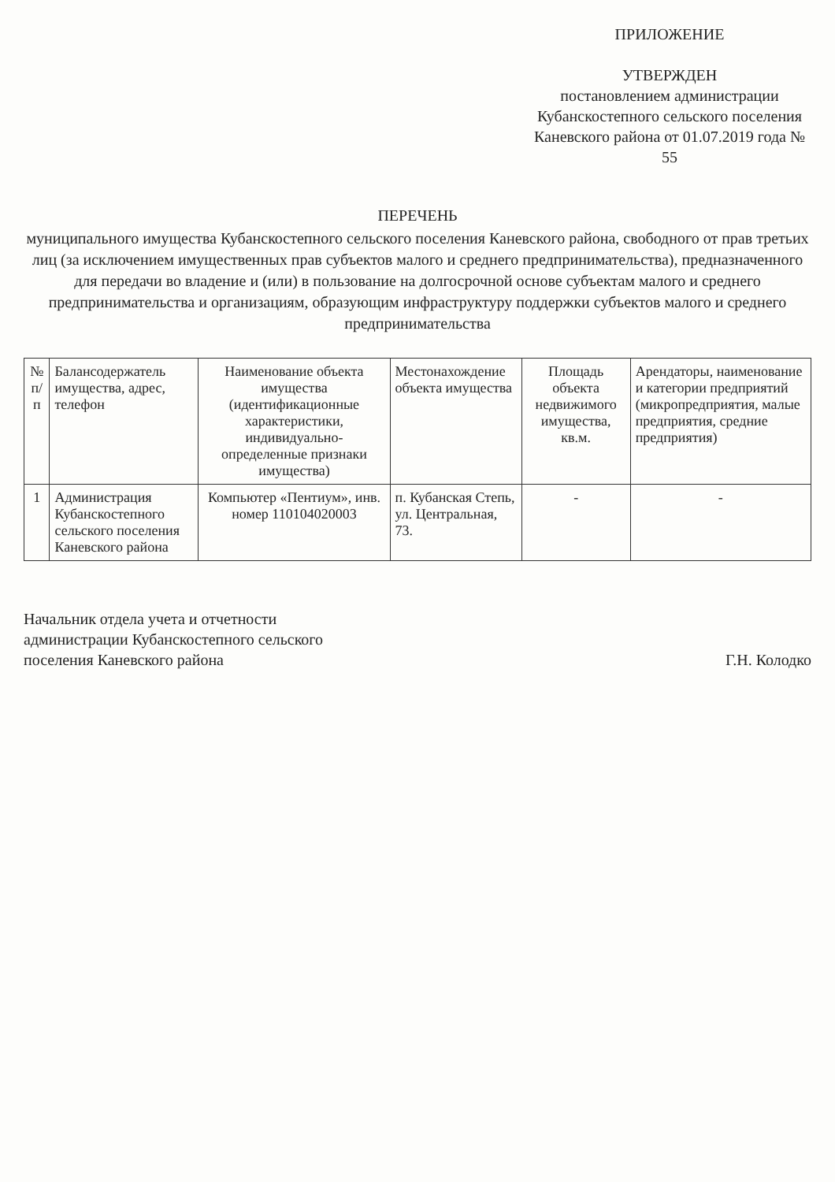ПРИЛОЖЕНИЕ
УТВЕРЖДЕН
постановлением администрации Кубанскостепного сельского поселения Каневского района от 01.07.2019 года № 55
ПЕРЕЧЕНЬ
муниципального имущества Кубанскостепного сельского поселения Каневского района, свободного от прав третьих лиц (за исключением имущественных прав субъектов малого и среднего предпринимательства), предназначенного для передачи во владение и (или) в пользование на долгосрочной основе субъектам малого и среднего предпринимательства и организациям, образующим инфраструктуру поддержки субъектов малого и среднего предпринимательства
| № п/п | Балансодержатель имущества, адрес, телефон | Наименование объекта имущества (идентификационные характеристики, индивидуально-определенные признаки имущества) | Местонахождение объекта имущества | Площадь объекта недвижимого имущества, кв.м. | Арендаторы, наименование и категории предприятий (микропредприятия, малые предприятия, средние предприятия) |
| --- | --- | --- | --- | --- | --- |
| 1 | Администрация Кубанскостепного сельского поселения Каневского района | Компьютер «Пентиум», инв. номер 110104020003 | п. Кубанская Степь, ул. Центральная, 73. | - | - |
Начальник отдела учета и отчетности
администрации Кубанскостепного сельского
поселения Каневского района
Г.Н. Колодко